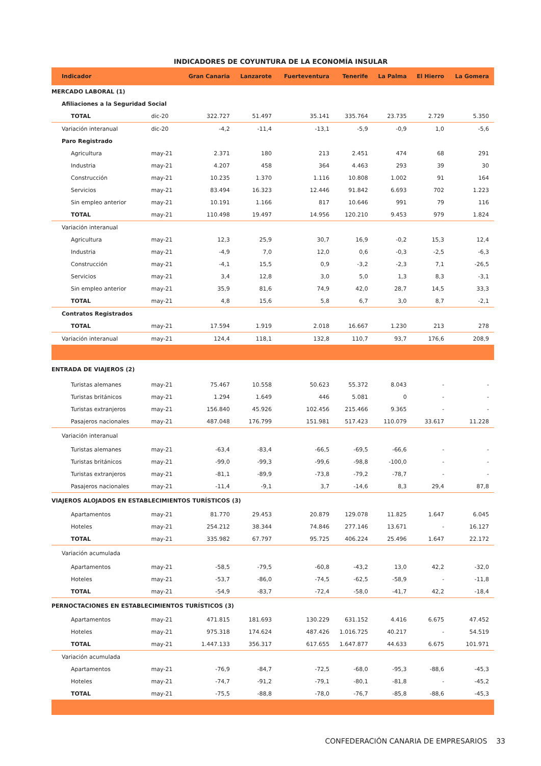INDICADORES DE COYUNTURA DE LA ECONOMÍA INSULAR
| Indicador | | Gran Canaria | Lanzarote | Fuerteventura | Tenerife | La Palma | El Hierro | La Gomera |
| --- | --- | --- | --- | --- | --- | --- | --- | --- |
| MERCADO LABORAL (1) | | | | | | | | |
| Afiliaciones a la Seguridad Social | | | | | | | | |
| TOTAL | dic-20 | 322.727 | 51.497 | 35.141 | 335.764 | 23.735 | 2.729 | 5.350 |
| Variación interanual | dic-20 | -4,2 | -11,4 | -13,1 | -5,9 | -0,9 | 1,0 | -5,6 |
| Paro Registrado | | | | | | | | |
| Agricultura | may-21 | 2.371 | 180 | 213 | 2.451 | 474 | 68 | 291 |
| Industria | may-21 | 4.207 | 458 | 364 | 4.463 | 293 | 39 | 30 |
| Construcción | may-21 | 10.235 | 1.370 | 1.116 | 10.808 | 1.002 | 91 | 164 |
| Servicios | may-21 | 83.494 | 16.323 | 12.446 | 91.842 | 6.693 | 702 | 1.223 |
| Sin empleo anterior | may-21 | 10.191 | 1.166 | 817 | 10.646 | 991 | 79 | 116 |
| TOTAL | may-21 | 110.498 | 19.497 | 14.956 | 120.210 | 9.453 | 979 | 1.824 |
| Variación interanual | | | | | | | | |
| Agricultura | may-21 | 12,3 | 25,9 | 30,7 | 16,9 | -0,2 | 15,3 | 12,4 |
| Industria | may-21 | -4,9 | 7,0 | 12,0 | 0,6 | -0,3 | -2,5 | -6,3 |
| Construcción | may-21 | -4,1 | 15,5 | 0,9 | -3,2 | -2,3 | 7,1 | -26,5 |
| Servicios | may-21 | 3,4 | 12,8 | 3,0 | 5,0 | 1,3 | 8,3 | -3,1 |
| Sin empleo anterior | may-21 | 35,9 | 81,6 | 74,9 | 42,0 | 28,7 | 14,5 | 33,3 |
| TOTAL | may-21 | 4,8 | 15,6 | 5,8 | 6,7 | 3,0 | 8,7 | -2,1 |
| Contratos Registrados | | | | | | | | |
| TOTAL | may-21 | 17.594 | 1.919 | 2.018 | 16.667 | 1.230 | 213 | 278 |
| Variación interanual | may-21 | 124,4 | 118,1 | 132,8 | 110,7 | 93,7 | 176,6 | 208,9 |
| ENTRADA DE VIAJEROS (2) | | | | | | | | |
| Turistas alemanes | may-21 | 75.467 | 10.558 | 50.623 | 55.372 | 8.043 | - | - |
| Turistas británicos | may-21 | 1.294 | 1.649 | 446 | 5.081 | 0 | - | - |
| Turistas extranjeros | may-21 | 156.840 | 45.926 | 102.456 | 215.466 | 9.365 | - | - |
| Pasajeros nacionales | may-21 | 487.048 | 176.799 | 151.981 | 517.423 | 110.079 | 33.617 | 11.228 |
| Variación interanual | | | | | | | | |
| Turistas alemanes | may-21 | -63,4 | -83,4 | -66,5 | -69,5 | -66,6 | - | - |
| Turistas británicos | may-21 | -99,0 | -99,3 | -99,6 | -98,8 | -100,0 | - | - |
| Turistas extranjeros | may-21 | -81,1 | -89,9 | -73,8 | -79,2 | -78,7 | - | - |
| Pasajeros nacionales | may-21 | -11,4 | -9,1 | 3,7 | -14,6 | 8,3 | 29,4 | 87,8 |
| VIAJEROS ALOJADOS EN ESTABLECIMIENTOS TURÍSTICOS (3) | | | | | | | | |
| Apartamentos | may-21 | 81.770 | 29.453 | 20.879 | 129.078 | 11.825 | 1.647 | 6.045 |
| Hoteles | may-21 | 254.212 | 38.344 | 74.846 | 277.146 | 13.671 | - | 16.127 |
| TOTAL | may-21 | 335.982 | 67.797 | 95.725 | 406.224 | 25.496 | 1.647 | 22.172 |
| Variación acumulada | | | | | | | | |
| Apartamentos | may-21 | -58,5 | -79,5 | -60,8 | -43,2 | 13,0 | 42,2 | -32,0 |
| Hoteles | may-21 | -53,7 | -86,0 | -74,5 | -62,5 | -58,9 | - | -11,8 |
| TOTAL | may-21 | -54,9 | -83,7 | -72,4 | -58,0 | -41,7 | 42,2 | -18,4 |
| PERNOCTACIONES EN ESTABLECIMIENTOS TURÍSTICOS (3) | | | | | | | | |
| Apartamentos | may-21 | 471.815 | 181.693 | 130.229 | 631.152 | 4.416 | 6.675 | 47.452 |
| Hoteles | may-21 | 975.318 | 174.624 | 487.426 | 1.016.725 | 40.217 | - | 54.519 |
| TOTAL | may-21 | 1.447.133 | 356.317 | 617.655 | 1.647.877 | 44.633 | 6.675 | 101.971 |
| Variación acumulada | | | | | | | | |
| Apartamentos | may-21 | -76,9 | -84,7 | -72,5 | -68,0 | -95,3 | -88,6 | -45,3 |
| Hoteles | may-21 | -74,7 | -91,2 | -79,1 | -80,1 | -81,8 | - | -45,2 |
| TOTAL | may-21 | -75,5 | -88,8 | -78,0 | -76,7 | -85,8 | -88,6 | -45,3 |
CONFEDERACIÓN CANARIA DE EMPRESARIOS 33